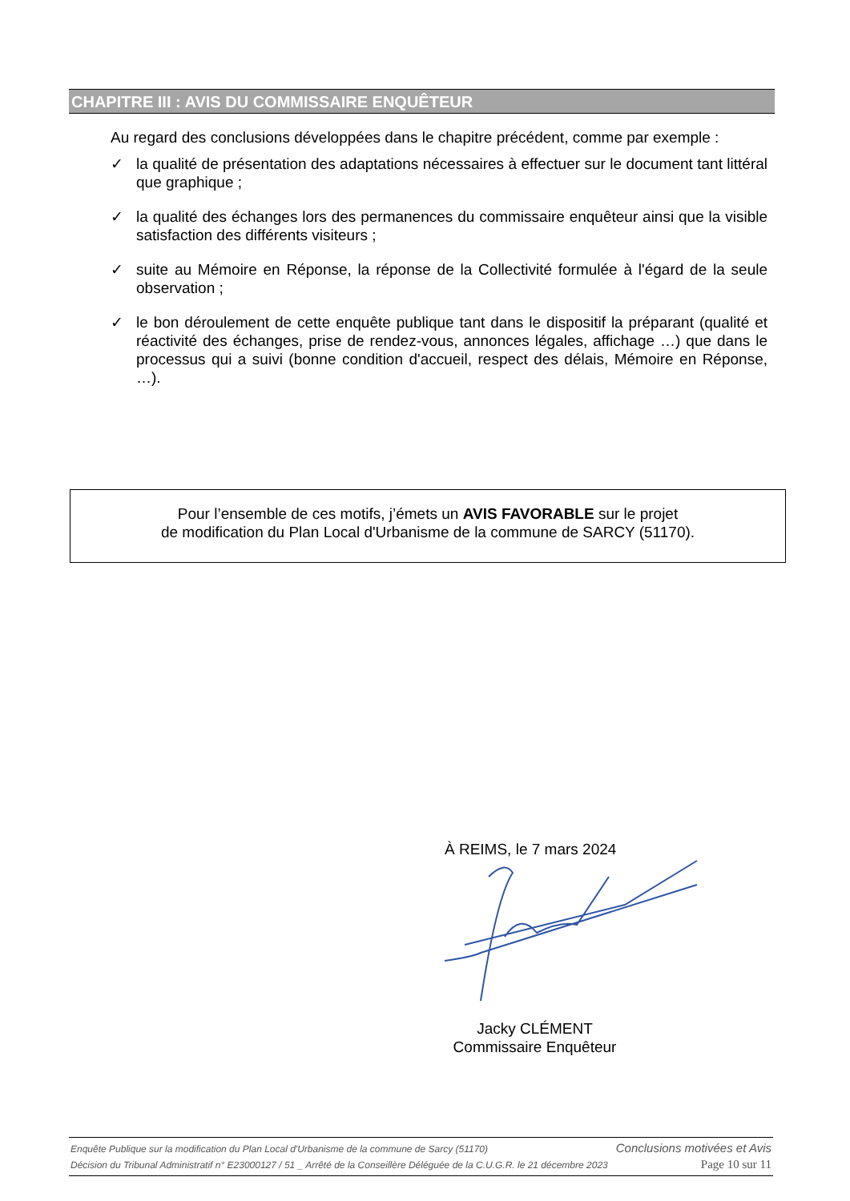CHAPITRE III : AVIS DU COMMISSAIRE ENQUÊTEUR
Au regard des conclusions développées dans le chapitre précédent, comme par exemple :
✓ la qualité de présentation des adaptations nécessaires à effectuer sur le document tant littéral que graphique ;
✓ la qualité des échanges lors des permanences du commissaire enquêteur ainsi que la visible satisfaction des différents visiteurs ;
✓ suite au Mémoire en Réponse, la réponse de la Collectivité formulée à l'égard de la seule observation ;
✓ le bon déroulement de cette enquête publique tant dans le dispositif la préparant (qualité et réactivité des échanges, prise de rendez-vous, annonces légales, affichage …) que dans le processus qui a suivi (bonne condition d'accueil, respect des délais, Mémoire en Réponse, …).
Pour l’ensemble de ces motifs, j’émets un AVIS FAVORABLE sur le projet
de modification du Plan Local d'Urbanisme de la commune de SARCY (51170).
À REIMS, le 7 mars 2024
Jacky CLÉMENT
Commissaire Enquêteur
Enquête Publique sur la modification du Plan Local d'Urbanisme de la commune de Sarcy (51170) Conclusions motivées et Avis
Décision du Tribunal Administratif n° E23000127 / 51 _ Arrêté de la Conseillère Déléguée de la C.U.G.R. le 21 décembre 2023 Page 10 sur 11